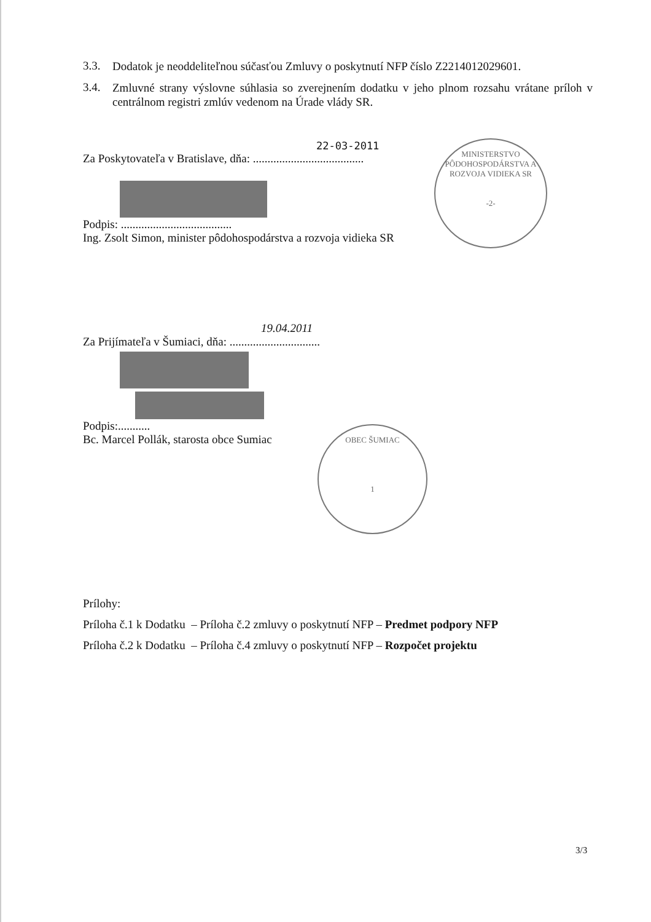3.3. Dodatok je neoddeliteľnou súčasťou Zmluvy o poskytnutí NFP číslo Z2214012029601.
3.4. Zmluvné strany výslovne súhlasia so zverejnením dodatku v jeho plnom rozsahu vrátane príloh v centrálnom registri zmlúv vedenom na Úrade vlády SR.
MINISTERSTVO PÔDOHOSPODÁRSTVA A ROZVOJA VIDIEKA SR
-2-
OBEC ŠUMIAC
1
22-03-2011
Za Poskytovateľa v Bratislave, dňa: ......................................
Podpis: ......................................
Ing. Zsolt Simon, minister pôdohospodárstva a rozvoja vidieka SR
19.04.2011
Za Prijímateľa v Šumiaci, dňa: ...............................
Podpis:...........
Bc. Marcel Pollák, starosta obce Sumiac
Prílohy:
Príloha č.1 k Dodatku – Príloha č.2 zmluvy o poskytnutí NFP – Predmet podpory NFP
Príloha č.2 k Dodatku – Príloha č.4 zmluvy o poskytnutí NFP – Rozpočet projektu
3/3